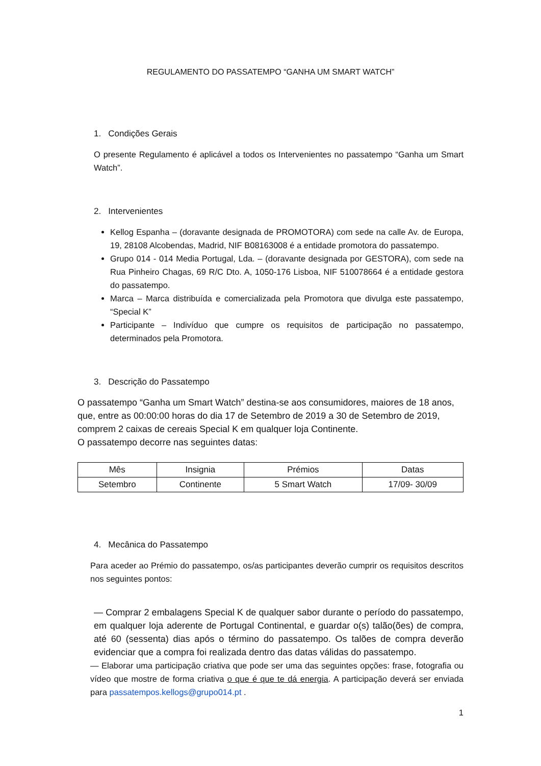REGULAMENTO DO PASSATEMPO “GANHA UM SMART WATCH”
1. Condições Gerais
O presente Regulamento é aplicável a todos os Intervenientes no passatempo “Ganha um Smart Watch”.
2. Intervenientes
Kellog Espanha – (doravante designada de PROMOTORA) com sede na calle Av. de Europa, 19, 28108 Alcobendas, Madrid, NIF B08163008 é a entidade promotora do passatempo.
Grupo 014 - 014 Media Portugal, Lda. – (doravante designada por GESTORA), com sede na Rua Pinheiro Chagas, 69 R/C Dto. A, 1050-176 Lisboa, NIF 510078664 é a entidade gestora do passatempo.
Marca – Marca distribuída e comercializada pela Promotora que divulga este passatempo, “Special K”
Participante – Indivíduo que cumpre os requisitos de participação no passatempo, determinados pela Promotora.
3. Descrição do Passatempo
O passatempo “Ganha um Smart Watch” destina-se aos consumidores, maiores de 18 anos, que, entre as 00:00:00 horas do dia 17 de Setembro de 2019 a 30 de Setembro de 2019, comprem 2 caixas de cereais Special K em qualquer loja Continente.
O passatempo decorre nas seguintes datas:
| Mês | Insignia | Prémios | Datas |
| --- | --- | --- | --- |
| Setembro | Continente | 5 Smart Watch | 17/09- 30/09 |
4. Mecânica do Passatempo
Para aceder ao Prémio do passatempo, os/as participantes deverão cumprir os requisitos descritos nos seguintes pontos:
— Comprar 2 embalagens Special K de qualquer sabor durante o período do passatempo, em qualquer loja aderente de Portugal Continental, e guardar o(s) talão(ões) de compra, até 60 (sessenta) dias após o término do passatempo. Os talões de compra deverão evidenciar que a compra foi realizada dentro das datas válidas do passatempo.
— Elaborar uma participação criativa que pode ser uma das seguintes opções: frase, fotografia ou vídeo que mostre de forma criativa o que é que te dá energia. A participação deverá ser enviada para passatempos.kellogs@grupo014.pt .
1